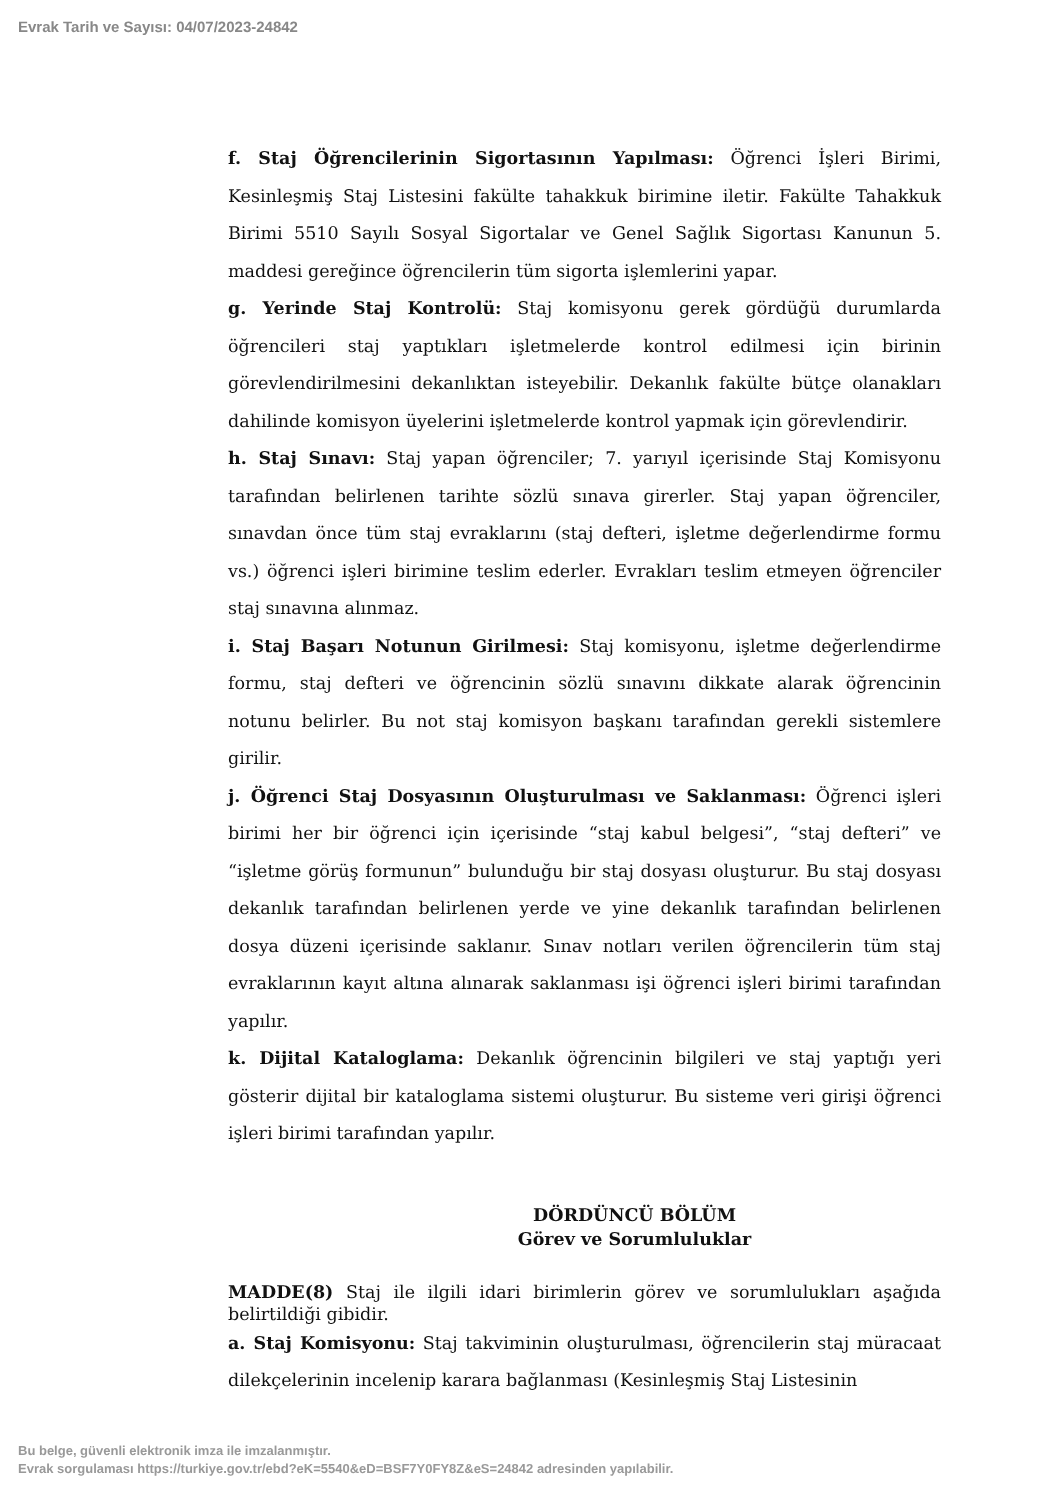Evrak Tarih ve Sayısı: 04/07/2023-24842
f. Staj Öğrencilerinin Sigortasının Yapılması: Öğrenci İşleri Birimi, Kesinleşmiş Staj Listesini fakülte tahakkuk birimine iletir. Fakülte Tahakkuk Birimi 5510 Sayılı Sosyal Sigortalar ve Genel Sağlık Sigortası Kanunun 5. maddesi gereğince öğrencilerin tüm sigorta işlemlerini yapar.
g. Yerinde Staj Kontrolü: Staj komisyonu gerek gördüğü durumlarda öğrencileri staj yaptıkları işletmelerde kontrol edilmesi için birinin görevlendirilmesini dekanlıktan isteyebilir. Dekanlık fakülte bütçe olanakları dahilinde komisyon üyelerini işletmelerde kontrol yapmak için görevlendirir.
h. Staj Sınavı: Staj yapan öğrenciler; 7. yarıyıl içerisinde Staj Komisyonu tarafından belirlenen tarihte sözlü sınava girerler. Staj yapan öğrenciler, sınavdan önce tüm staj evraklarını (staj defteri, işletme değerlendirme formu vs.) öğrenci işleri birimine teslim ederler. Evrakları teslim etmeyen öğrenciler staj sınavına alınmaz.
i. Staj Başarı Notunun Girilmesi: Staj komisyonu, işletme değerlendirme formu, staj defteri ve öğrencinin sözlü sınavını dikkate alarak öğrencinin notunu belirler. Bu not staj komisyon başkanı tarafından gerekli sistemlere girilir.
j. Öğrenci Staj Dosyasının Oluşturulması ve Saklanması: Öğrenci işleri birimi her bir öğrenci için içerisinde “staj kabul belgesi”, “staj defteri” ve “işletme görüş formunun” bulunduğu bir staj dosyası oluşturur. Bu staj dosyası dekanlık tarafından belirlenen yerde ve yine dekanlık tarafından belirlenen dosya düzeni içerisinde saklanır. Sınav notları verilen öğrencilerin tüm staj evraklarının kayıt altına alınarak saklanması işi öğrenci işleri birimi tarafından yapılır.
k. Dijital Kataloglama: Dekanlık öğrencinin bilgileri ve staj yaptığı yeri gösterir dijital bir kataloglama sistemi oluşturur. Bu sisteme veri girişi öğrenci işleri birimi tarafından yapılır.
DÖRDÜNCÜ BÖLÜM
Görev ve Sorumluluklar
MADDE(8) Staj ile ilgili idari birimlerin görev ve sorumlulukları aşağıda belirtildiği gibidir.
a. Staj Komisyonu: Staj takviminin oluşturulması, öğrencilerin staj müracaat dilekçelerinin incelenip karara bağlanması (Kesinleşmiş Staj Listesinin
Bu belge, güvenli elektronik imza ile imzalanmıştır.
Evrak sorgulaması https://turkiye.gov.tr/ebd?eK=5540&eD=BSF7Y0FY8Z&eS=24842 adresinden yapılabilir.